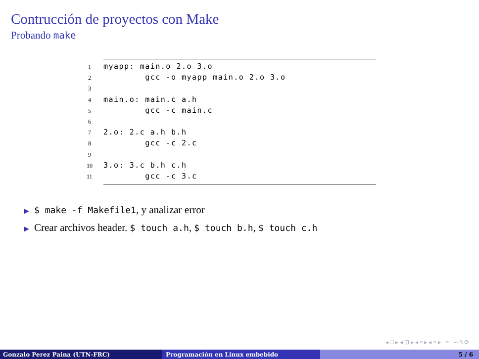Contrucción de proyectos con Make
Probando make
 1myapp: main.o 2.o 3.o
 2        gcc -o myapp main.o 2.o 3.o
 3
 4main.o: main.c a.h
 5        gcc -c main.c
 6
 72.o: 2.c a.h b.h
 8        gcc -c 2.c
 9
103.o: 3.c b.h c.h
11        gcc -c 3.c
▶ $ make -f Makefile1, y analizar error
▶ Crear archivos header. $ touch a.h, $ touch b.h, $ touch c.h
◂ □ ▸ ◂ ⊡ ▸ ◂ ≡ ▸ ◂ ≡ ▸ ≡ ∽ ۹ ⟳
Gonzalo Perez Paina (UTN-FRC) Programación en Linux embebido 5 / 6